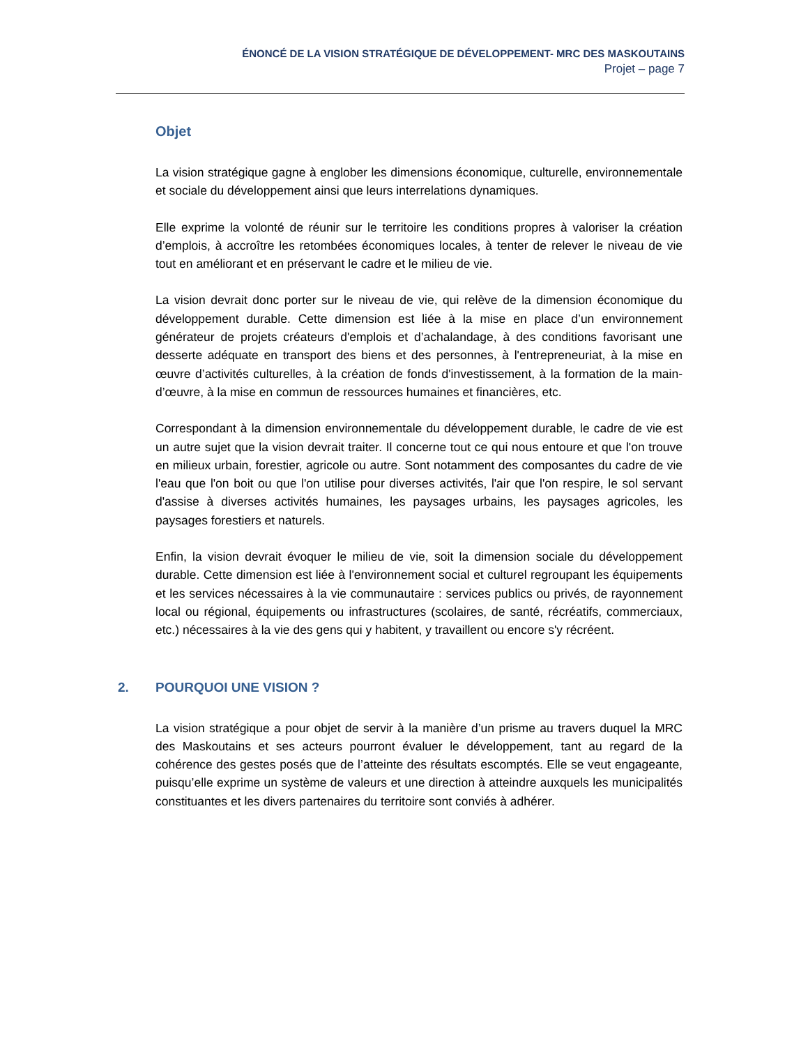ÉNONCÉ DE LA VISION STRATÉGIQUE DE DÉVELOPPEMENT- MRC DES MASKOUTAINS
Projet – page 7
Objet
La vision stratégique gagne à englober les dimensions économique, culturelle, environnementale et sociale du développement ainsi que leurs interrelations dynamiques.
Elle exprime la volonté de réunir sur le territoire les conditions propres à valoriser la création d’emplois, à accroître les retombées économiques locales, à tenter de relever le niveau de vie tout en améliorant et en préservant le cadre et le milieu de vie.
La vision devrait donc porter sur le niveau de vie, qui relève de la dimension économique du développement durable. Cette dimension est liée à la mise en place d’un environnement générateur de projets créateurs d'emplois et d’achalandage, à des conditions favorisant une desserte adéquate en transport des biens et des personnes, à l'entrepreneuriat, à la mise en œuvre d’activités culturelles, à la création de fonds d'investissement, à la formation de la main-d’œuvre, à la mise en commun de ressources humaines et financières, etc.
Correspondant à la dimension environnementale du développement durable, le cadre de vie est un autre sujet que la vision devrait traiter. Il concerne tout ce qui nous entoure et que l'on trouve en milieux urbain, forestier, agricole ou autre. Sont notamment des composantes du cadre de vie l'eau que l'on boit ou que l'on utilise pour diverses activités, l'air que l'on respire, le sol servant d'assise à diverses activités humaines, les paysages urbains, les paysages agricoles, les paysages forestiers et naturels.
Enfin, la vision devrait évoquer le milieu de vie, soit la dimension sociale du développement durable. Cette dimension est liée à l'environnement social et culturel regroupant les équipements et les services nécessaires à la vie communautaire : services publics ou privés, de rayonnement local ou régional, équipements ou infrastructures (scolaires, de santé, récréatifs, commerciaux, etc.) nécessaires à la vie des gens qui y habitent, y travaillent ou encore s'y récréent.
2. POURQUOI UNE VISION ?
La vision stratégique a pour objet de servir à la manière d’un prisme au travers duquel la MRC des Maskoutains et ses acteurs pourront évaluer le développement, tant au regard de la cohérence des gestes posés que de l’atteinte des résultats escomptés. Elle se veut engageante, puisqu’elle exprime un système de valeurs et une direction à atteindre auxquels les municipalités constituantes et les divers partenaires du territoire sont conviés à adhérer.